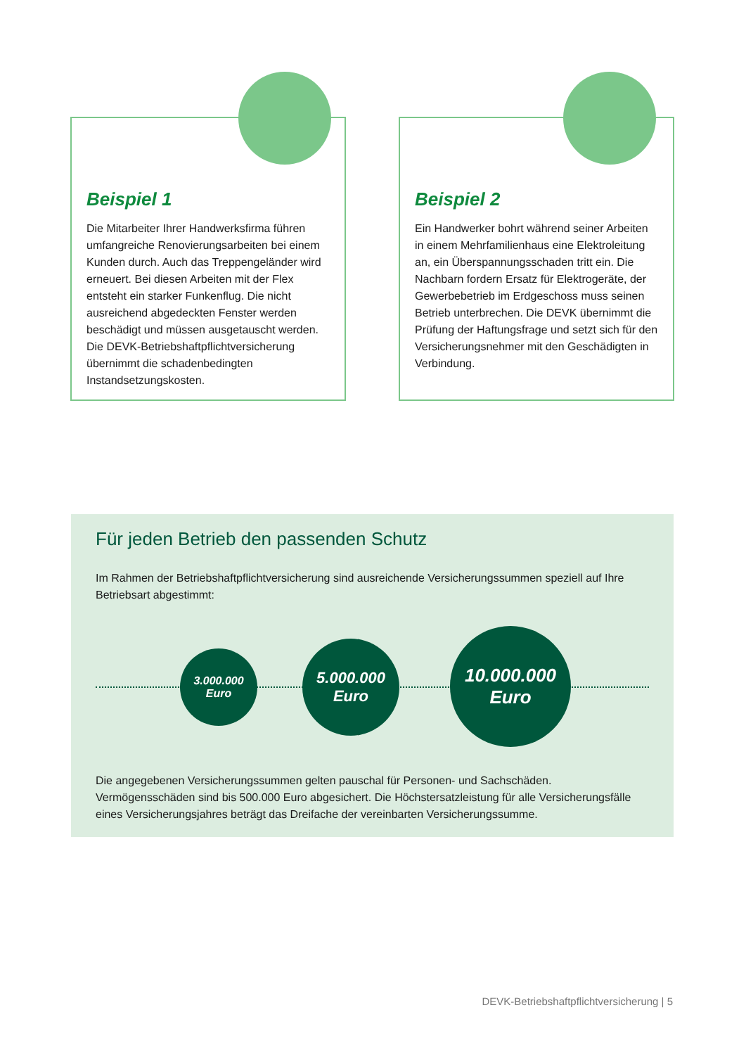Beispiel 1
Die Mitarbeiter Ihrer Handwerksfirma führen umfangreiche Renovierungsarbeiten bei einem Kunden durch. Auch das Treppengeländer wird erneuert. Bei diesen Arbeiten mit der Flex entsteht ein starker Funkenflug. Die nicht ausreichend abgedeckten Fenster werden beschädigt und müssen ausgetauscht werden. Die DEVK-Betriebshaftpflichtversicherung übernimmt die schadenbedingten Instandsetzungskosten.
Beispiel 2
Ein Handwerker bohrt während seiner Arbeiten in einem Mehrfamilienhaus eine Elektroleitung an, ein Überspannungsschaden tritt ein. Die Nachbarn fordern Ersatz für Elektrogeräte, der Gewerbebetrieb im Erdgeschoss muss seinen Betrieb unterbrechen. Die DEVK übernimmt die Prüfung der Haftungsfrage und setzt sich für den Versicherungsnehmer mit den Geschädigten in Verbindung.
Für jeden Betrieb den passenden Schutz
Im Rahmen der Betriebshaftpflichtversicherung sind ausreichende Versicherungssummen speziell auf Ihre Betriebsart abgestimmt:
3.000.000
Euro
5.000.000
Euro
10.000.000
Euro
Die angegebenen Versicherungssummen gelten pauschal für Personen- und Sachschäden. Vermögensschäden sind bis 500.000 Euro abgesichert. Die Höchstersatzleistung für alle Versicherungsfälle eines Versicherungsjahres beträgt das Dreifache der vereinbarten Versicherungssumme.
DEVK-Betriebshaftpflichtversicherung | 5